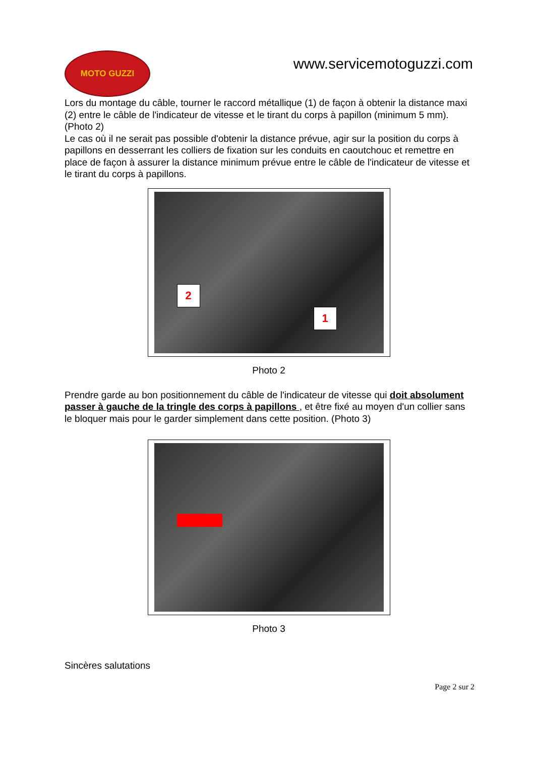MOTO GUZZI
www.servicemotoguzzi.com
Lors du montage du câble, tourner le raccord métallique (1) de façon à obtenir la distance maxi (2) entre le câble de l'indicateur de vitesse et le tirant du corps à papillon (minimum 5 mm). (Photo 2)
Le cas où il ne serait pas possible d'obtenir la distance prévue, agir sur la position du corps à papillons en desserrant les colliers de fixation sur les conduits en caoutchouc et remettre en place de façon à assurer la distance minimum prévue entre le câble de l'indicateur de vitesse et le tirant du corps à papillons.
2
1
Photo 2
Prendre garde au bon positionnement du câble de l'indicateur de vitesse qui doit absolument passer à gauche de la tringle des corps à papillons , et être fixé au moyen d'un collier sans le bloquer mais pour le garder simplement dans cette position. (Photo 3)
Photo 3
Sincères salutations
Page 2 sur 2